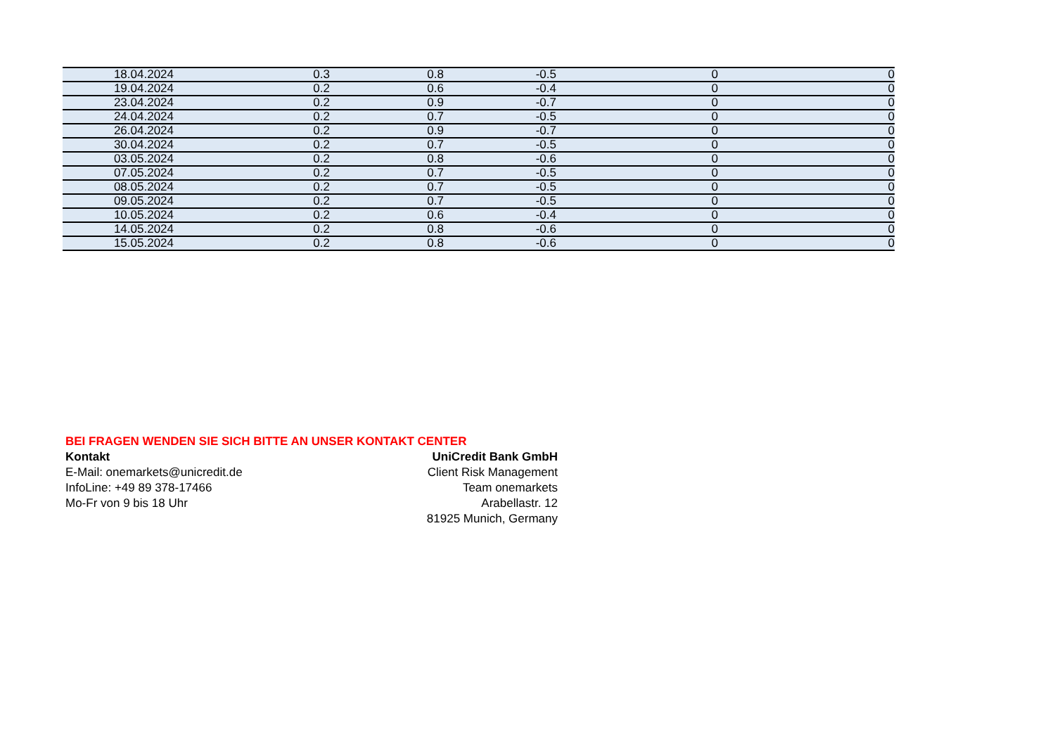| 18.04.2024 | 0.3 | 0.8 | -0.5 | 0 | 0 |
| 19.04.2024 | 0.2 | 0.6 | -0.4 | 0 | 0 |
| 23.04.2024 | 0.2 | 0.9 | -0.7 | 0 | 0 |
| 24.04.2024 | 0.2 | 0.7 | -0.5 | 0 | 0 |
| 26.04.2024 | 0.2 | 0.9 | -0.7 | 0 | 0 |
| 30.04.2024 | 0.2 | 0.7 | -0.5 | 0 | 0 |
| 03.05.2024 | 0.2 | 0.8 | -0.6 | 0 | 0 |
| 07.05.2024 | 0.2 | 0.7 | -0.5 | 0 | 0 |
| 08.05.2024 | 0.2 | 0.7 | -0.5 | 0 | 0 |
| 09.05.2024 | 0.2 | 0.7 | -0.5 | 0 | 0 |
| 10.05.2024 | 0.2 | 0.6 | -0.4 | 0 | 0 |
| 14.05.2024 | 0.2 | 0.8 | -0.6 | 0 | 0 |
| 15.05.2024 | 0.2 | 0.8 | -0.6 | 0 | 0 |
BEI FRAGEN WENDEN SIE SICH BITTE AN UNSER KONTAKT CENTER
Kontakt UniCredit Bank GmbH
E-Mail: onemarkets@unicredit.de Client Risk Management
InfoLine: +49 89 378-17466 Team onemarkets
Mo-Fr von 9 bis 18 Uhr Arabellastr. 12
81925 Munich, Germany